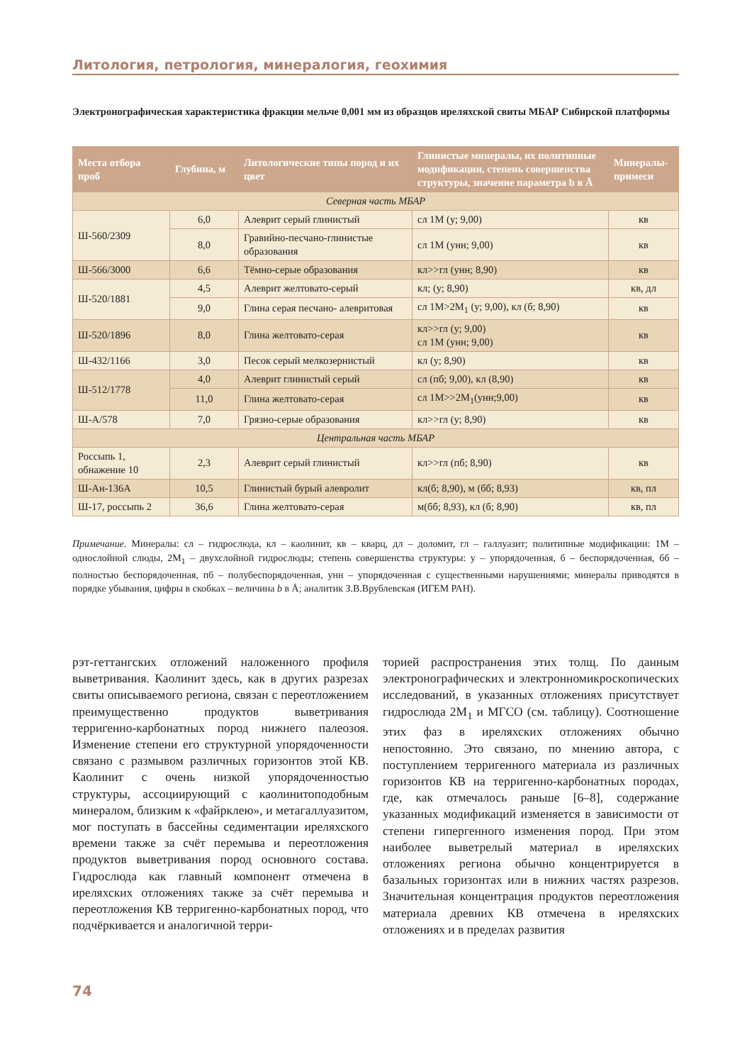Литология, петрология, минералогия, геохимия
Электронографическая характеристика фракции мельче 0,001 мм из образцов иреляхской свиты МБАР Сибирской платформы
| Места отбора проб | Глубина, м | Литологические типы пород и их цвет | Глинистые минералы, их политипные модификации, степень совершенства структуры, значение параметра b в Å | Минералы-примеси |
| --- | --- | --- | --- | --- |
| Северная часть МБАР | | | | |
| Ш-560/2309 | 6,0 | Алеврит серый глинистый | сл 1М (у; 9,00) | кв |
| | 8,0 | Гравийно-песчано-глинистые образования | сл 1М (унн; 9,00) | кв |
| Ш-566/3000 | 6,6 | Тёмно-серые образования | кл>>гл (унн; 8,90) | кв |
| Ш-520/1881 | 4,5 | Алеврит желтовато-серый | кл; (у; 8,90) | кв, дл |
| | 9,0 | Глина серая песчано- алевритовая | сл 1М>2М<sub>1</sub> (у; 9,00), кл (б; 8,90) | кв |
| Ш-520/1896 | 8,0 | Глина желтовато-серая | кл>>гл (у; 9,00) сл 1М (унн; 9,00) | кв |
| Ш-432/1166 | 3,0 | Песок серый мелкозернистый | кл (у; 8,90) | кв |
| Ш-512/1778 | 4,0 | Алеврит глинистый серый | сл (пб; 9,00), кл (8,90) | кв |
| | 11,0 | Глина желтовато-серая | сл 1М>>2М<sub>1</sub>(унн;9,00) | кв |
| Ш-А/578 | 7,0 | Грязно-серые образования | кл>>гл (у; 8,90) | кв |
| Центральная часть МБАР | | | | |
| Россыпь 1, обнажение 10 | 2,3 | Алеврит серый глинистый | кл>>гл (пб; 8,90) | кв |
| Ш-Ан-136А | 10,5 | Глинистый бурый алевролит | кл(б; 8,90), м (бб; 8,93) | кв, пл |
| Ш-17, россыпь 2 | 36,6 | Глина желтовато-серая | м(бб; 8,93), кл (б; 8,90) | кв, пл |
Примечание. Минералы: сл – гидрослюда, кл – каолинит, кв – кварц, дл – доломит, гл – галлуазит; политипные модификации: 1М – однослойной слюды, 2М<sub>1</sub> – двухслойной гидрослюды; степень совершенства структуры: у – упорядоченная, б – беспорядоченная, бб – полностью беспорядоченная, пб – полубеспорядоченная, унн – упорядоченная с существенными нарушениями; минералы приводятся в порядке убывания, цифры в скобках – величина b в Å; аналитик З.В.Врублевская (ИГЕМ РАН).
рэт-геттангских отложений наложенного профиля выветривания. Каолинит здесь, как в других разрезах свиты описываемого региона, связан с переотложением преимущественно продуктов выветривания терригенно-карбонатных пород нижнего палеозоя. Изменение степени его структурной упорядоченности связано с размывом различных горизонтов этой КВ. Каолинит с очень низкой упорядоченностью структуры, ассоциирующий с каолинитоподобным минералом, близким к «файрклею», и метагаллуазитом, мог поступать в бассейны седиментации иреляхского времени также за счёт перемыва и переотложения продуктов выветривания пород основного состава. Гидрослюда как главный компонент отмечена в иреляхских отложениях также за счёт перемыва и переотложения КВ терригенно-карбонатных пород, что подчёркивается и аналогичной терри-
торией распространения этих толщ. По данным электронографических и электронномикроскопических исследований, в указанных отложениях присутствует гидрослюда 2М<sub>1</sub> и МГСО (см. таблицу). Соотношение этих фаз в иреляхских отложениях обычно непостоянно. Это связано, по мнению автора, с поступлением терригенного материала из различных горизонтов КВ на терригенно-карбонатных породах, где, как отмечалось раньше [6–8], содержание указанных модификаций изменяется в зависимости от степени гипергенного изменения пород. При этом наиболее выветрелый материал в иреляхских отложениях региона обычно концентрируется в базальных горизонтах или в нижних частях разрезов. Значительная концентрация продуктов переотложения материала древних КВ отмечена в иреляхских отложениях и в пределах развития
74